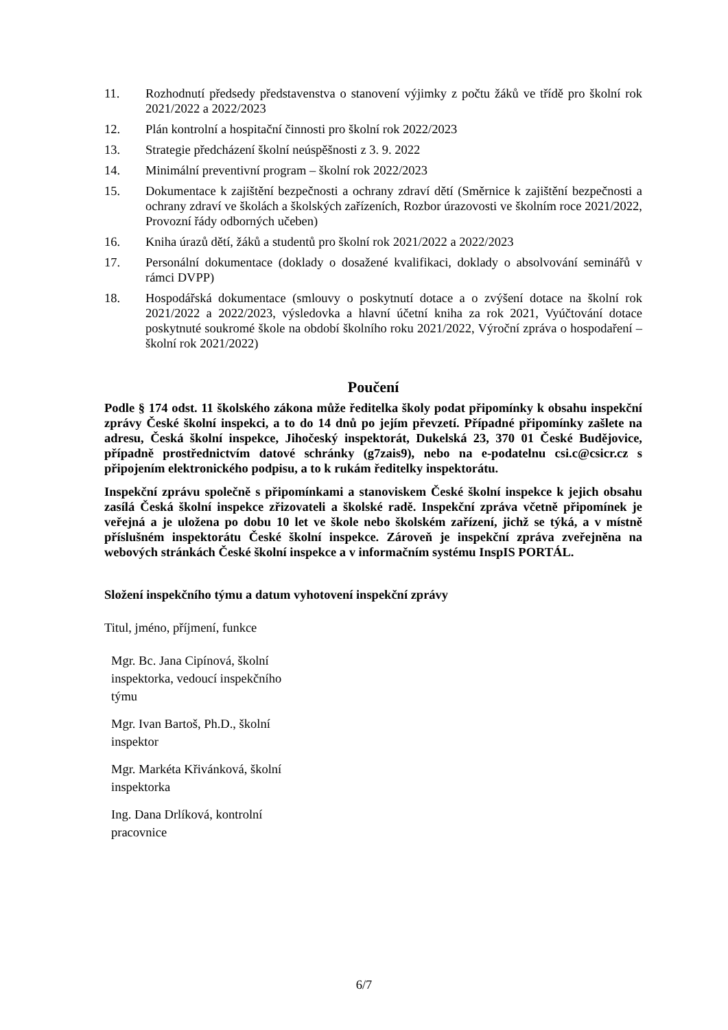11. Rozhodnutí předsedy představenstva o stanovení výjimky z počtu žáků ve třídě pro školní rok 2021/2022 a 2022/2023
12. Plán kontrolní a hospitační činnosti pro školní rok 2022/2023
13. Strategie předcházení školní neúspěšnosti z 3. 9. 2022
14. Minimální preventivní program – školní rok 2022/2023
15. Dokumentace k zajištění bezpečnosti a ochrany zdraví dětí (Směrnice k zajištění bezpečnosti a ochrany zdraví ve školách a školských zařízeních, Rozbor úrazovosti ve školním roce 2021/2022, Provozní řády odborných učeben)
16. Kniha úrazů dětí, žáků a studentů pro školní rok 2021/2022 a 2022/2023
17. Personální dokumentace (doklady o dosažené kvalifikaci, doklady o absolvování seminářů v rámci DVPP)
18. Hospodářská dokumentace (smlouvy o poskytnutí dotace a o zvýšení dotace na školní rok 2021/2022 a 2022/2023, výsledovka a hlavní účetní kniha za rok 2021, Vyúčtování dotace poskytnuté soukromé škole na období školního roku 2021/2022, Výroční zpráva o hospodaření – školní rok 2021/2022)
Poučení
Podle § 174 odst. 11 školského zákona může ředitelka školy podat připomínky k obsahu inspekční zprávy České školní inspekci, a to do 14 dnů po jejím převzetí. Případné připomínky zašlete na adresu, Česká školní inspekce, Jihočeský inspektorát, Dukelská 23, 370 01 České Budějovice, případně prostřednictvím datové schránky (g7zais9), nebo na e-podatelnu csi.c@csicr.cz s připojením elektronického podpisu, a to k rukám ředitelky inspektorátu.
Inspekční zprávu společně s připomínkami a stanoviskem České školní inspekce k jejich obsahu zasílá Česká školní inspekce zřizovateli a školské radě. Inspekční zpráva včetně připomínek je veřejná a je uložena po dobu 10 let ve škole nebo školském zařízení, jichž se týká, a v místně příslušném inspektorátu České školní inspekce. Zároveň je inspekční zpráva zveřejněna na webových stránkách České školní inspekce a v informačním systému InspIS PORTÁL.
Složení inspekčního týmu a datum vyhotovení inspekční zprávy
Titul, jméno, příjmení, funkce
Mgr. Bc. Jana Cipínová, školní inspektorka, vedoucí inspekčního týmu
Mgr. Ivan Bartoš, Ph.D., školní inspektor
Mgr. Markéta Křivánková, školní inspektorka
Ing. Dana Drlíková, kontrolní pracovnice
6/7